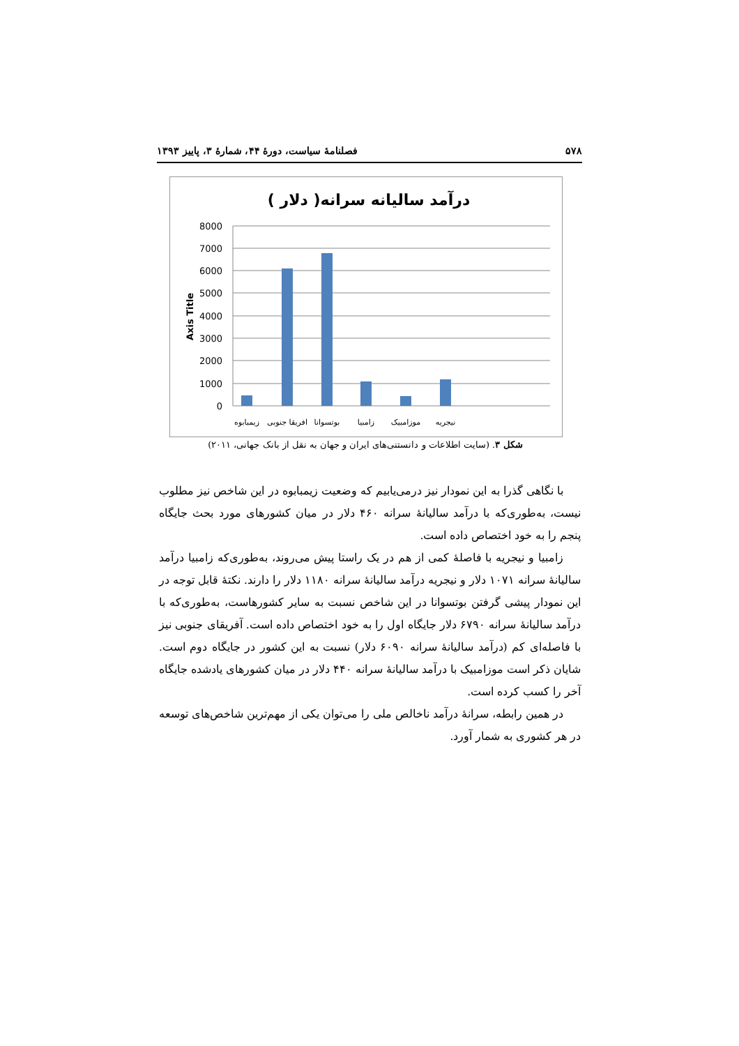۵۷۸ فصلنامهٔ سیاست، دورهٔ ۴۴، شمارهٔ ۳، پاییز ۱۳۹۳
درآمد سالیانه سرانه( دلار )
8000
7000
6000
5000
4000
3000
2000
1000
0
Axis Title
زیمبابوه
افریقا جنوبی
بوتسوانا
زامبیا
موزامبیک
نیجریه
شکل ۳. (سایت اطلاعات و دانستنی‌های ایران و جهان به نقل از بانک جهانی، ۲۰۱۱)
با نگاهی گذرا به این نمودار نیز درمی‌یابیم که وضعیت زیمبابوه در این شاخص نیز مطلوب نیست، به‌طوری‌که با درآمد سالیانهٔ سرانه ۴۶۰ دلار در میان کشورهای مورد بحث جایگاه پنجم را به خود اختصاص داده است.
زامبیا و نیجریه با فاصلهٔ کمی از هم در یک راستا پیش می‌روند، به‌طوری‌که زامبیا درآمد سالیانهٔ سرانه ۱۰۷۱ دلار و نیجریه درآمد سالیانهٔ سرانه ۱۱۸۰ دلار را دارند. نکتهٔ قابل توجه در این نمودار پیشی گرفتن بوتسوانا در این شاخص نسبت به سایر کشورهاست، به‌طوری‌که با درآمد سالیانهٔ سرانه ۶۷۹۰ دلار جایگاه اول را به خود اختصاص داده است. آفریقای جنوبی نیز با فاصله‌ای کم (درآمد سالیانهٔ سرانه ۶۰۹۰ دلار) نسبت به این کشور در جایگاه دوم است. شایان ذکر است موزامبیک با درآمد سالیانهٔ سرانه ۴۴۰ دلار در میان کشورهای یادشده جایگاه آخر را کسب کرده است.
در همین رابطه، سرانهٔ درآمد ناخالص ملی را می‌توان یکی از مهم‌ترین شاخص‌های توسعه در هر کشوری به شمار آورد.